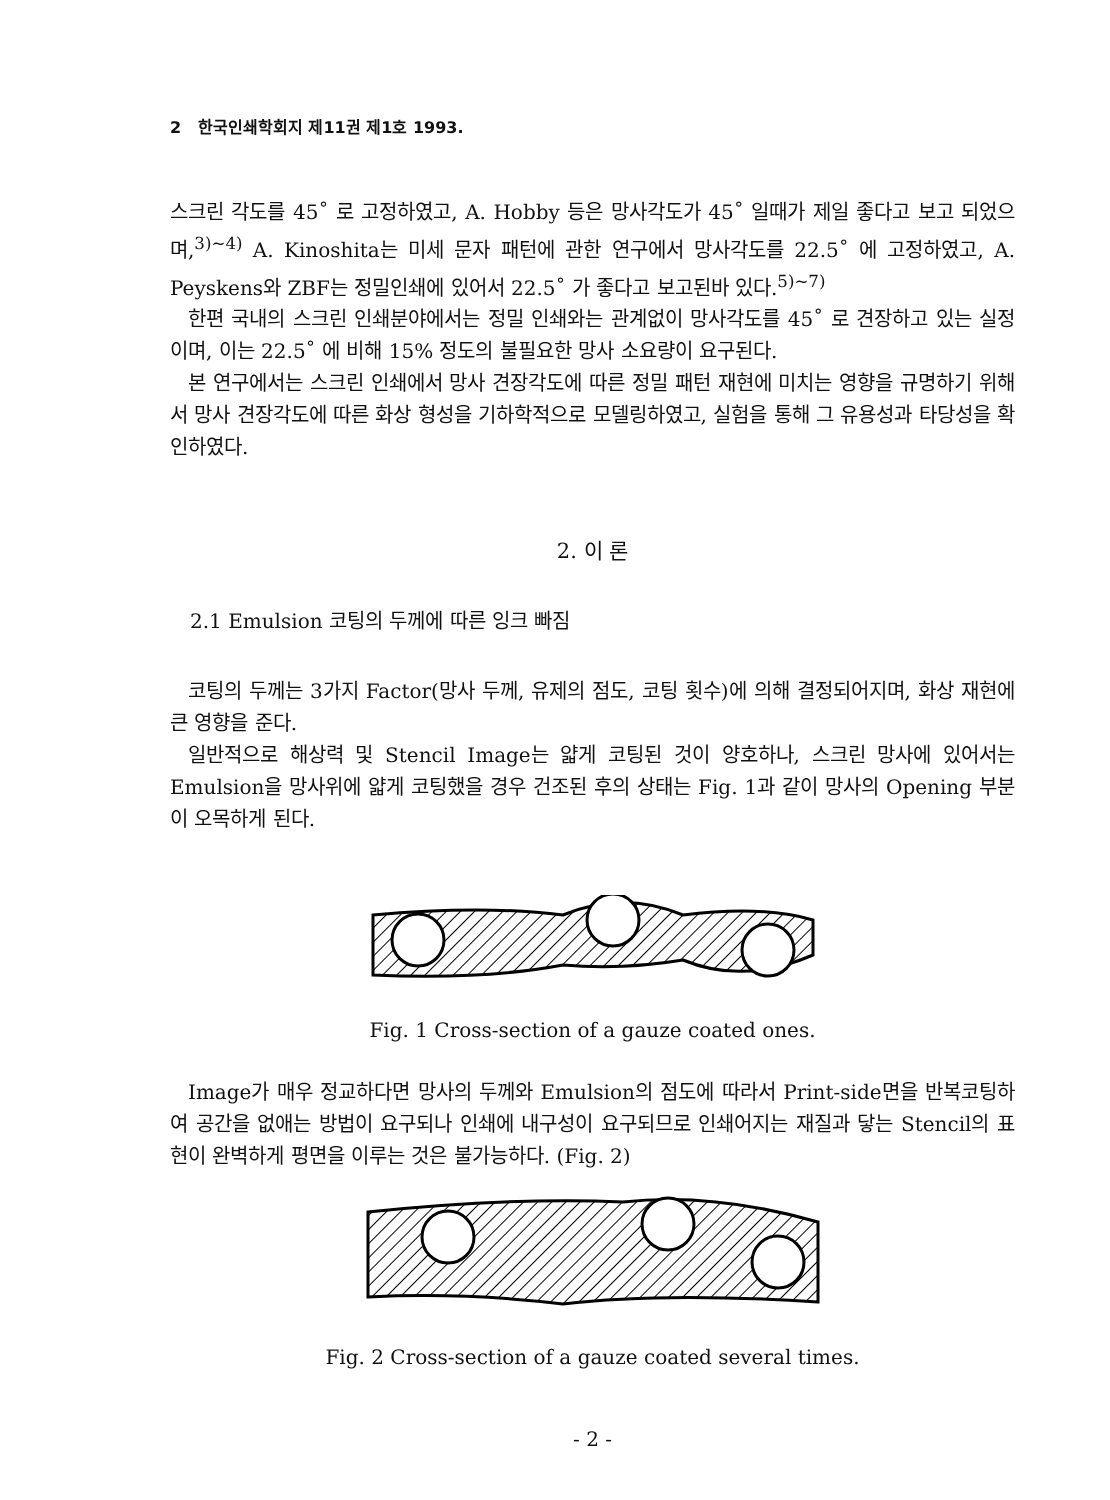2 한국인쇄학회지 제11권 제1호 1993.
스크린 각도를 45˚ 로 고정하였고, A. Hobby 등은 망사각도가 45˚ 일때가 제일 좋다고 보고 되었으며,<sup>3)~4)</sup> A. Kinoshita는 미세 문자 패턴에 관한 연구에서 망사각도를 22.5˚ 에 고정하였고, A. Peyskens와 ZBF는 정밀인쇄에 있어서 22.5˚ 가 좋다고 보고된바 있다.<sup>5)~7)</sup>
한편 국내의 스크린 인쇄분야에서는 정밀 인쇄와는 관계없이 망사각도를 45˚ 로 견장하고 있는 실정이며, 이는 22.5˚ 에 비해 15% 정도의 불필요한 망사 소요량이 요구된다.
본 연구에서는 스크린 인쇄에서 망사 견장각도에 따른 정밀 패턴 재현에 미치는 영향을 규명하기 위해서 망사 견장각도에 따른 화상 형성을 기하학적으로 모델링하였고, 실험을 통해 그 유용성과 타당성을 확인하였다.
2. 이 론
2.1 Emulsion 코팅의 두께에 따른 잉크 빠짐
코팅의 두께는 3가지 Factor(망사 두께, 유제의 점도, 코팅 횟수)에 의해 결정되어지며, 화상 재현에 큰 영향을 준다.
일반적으로 해상력 및 Stencil Image는 얇게 코팅된 것이 양호하나, 스크린 망사에 있어서는 Emulsion을 망사위에 얇게 코팅했을 경우 건조된 후의 상태는 Fig. 1과 같이 망사의 Opening 부분이 오목하게 된다.
Fig. 1 Cross-section of a gauze coated ones.
Image가 매우 정교하다면 망사의 두께와 Emulsion의 점도에 따라서 Print-side면을 반복코팅하여 공간을 없애는 방법이 요구되나 인쇄에 내구성이 요구되므로 인쇄어지는 재질과 닿는 Stencil의 표현이 완벽하게 평면을 이루는 것은 불가능하다. (Fig. 2)
Fig. 2 Cross-section of a gauze coated several times.
- 2 -